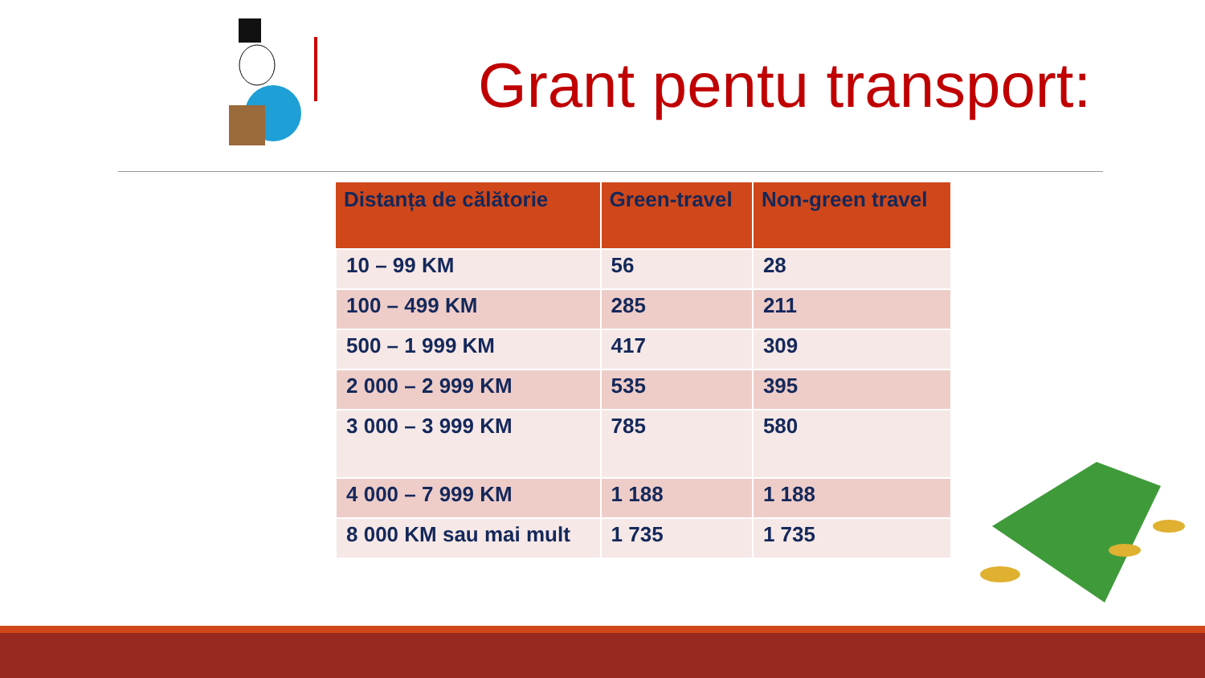Grant pentu transport:
| Distanța de călătorie | Green-travel | Non-green travel |
| --- | --- | --- |
| 10 – 99 KM | 56 | 28 |
| 100 – 499 KM | 285 | 211 |
| 500 – 1 999 KM | 417 | 309 |
| 2 000 – 2 999 KM | 535 | 395 |
| 3 000 – 3 999 KM | 785 | 580 |
| 4 000 – 7 999 KM | 1 188 | 1 188 |
| 8 000 KM sau mai mult | 1 735 | 1 735 |